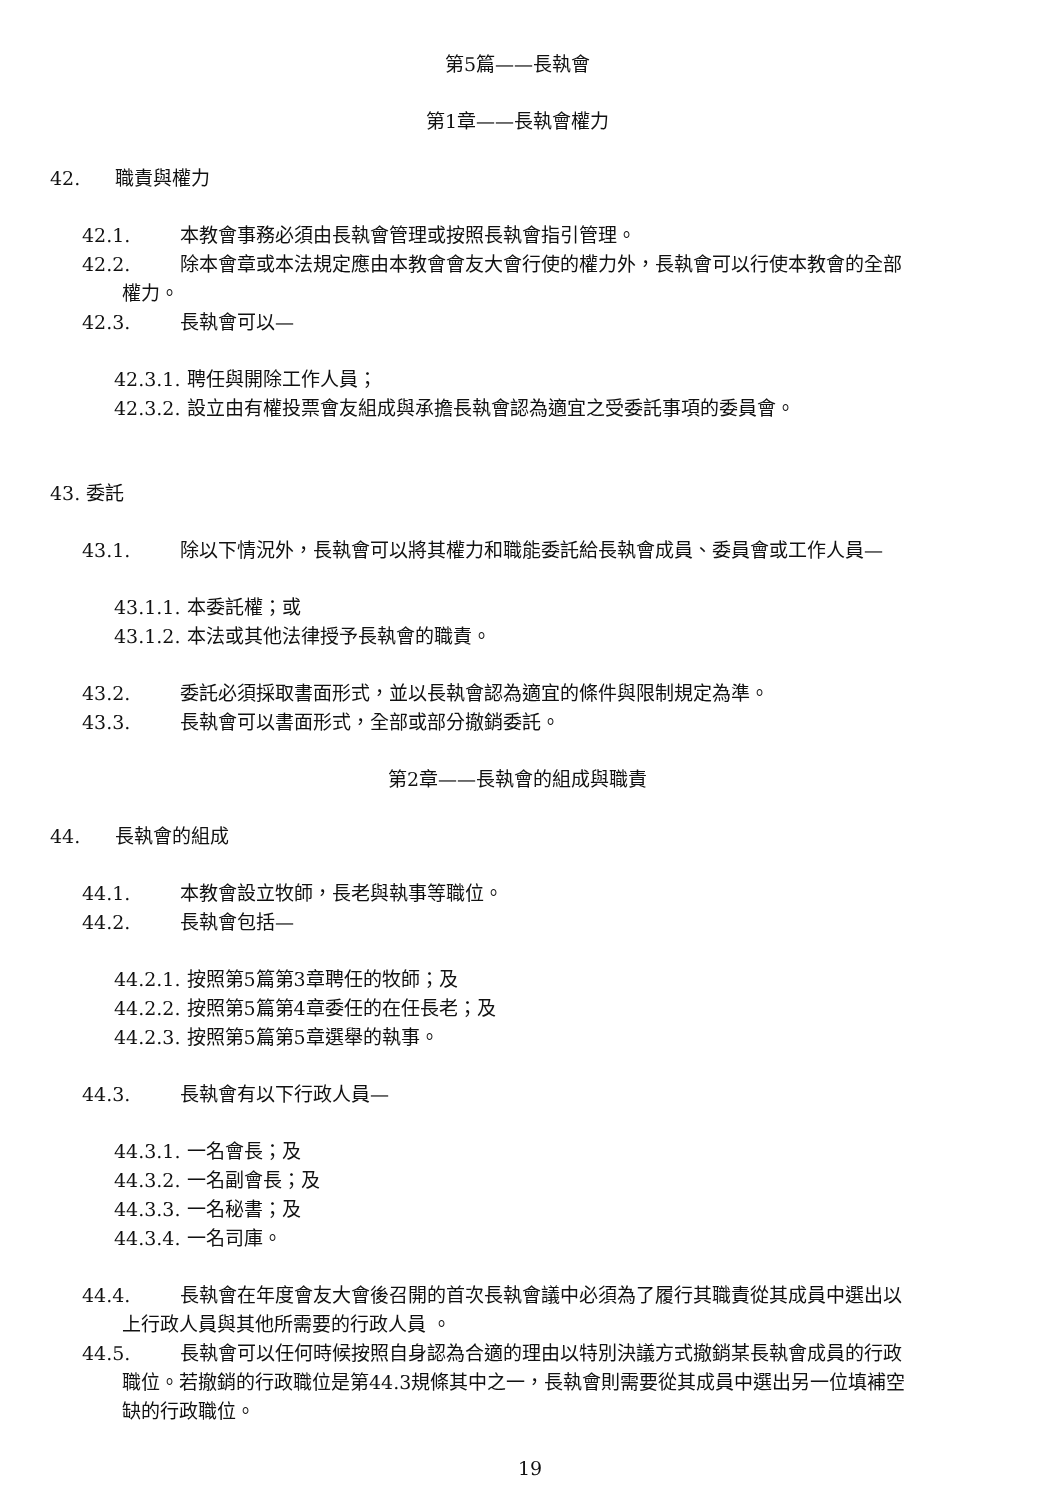第5篇——長執會
第1章——長執會權力
42. 職責與權力
42.1. 本教會事務必須由長執會管理或按照長執會指引管理。
42.2. 除本會章或本法規定應由本教會會友大會行使的權力外，長執會可以行使本教會的全部
權力。
42.3. 長執會可以—
42.3.1. 聘任與開除工作人員；
42.3.2. 設立由有權投票會友組成與承擔長執會認為適宜之受委託事項的委員會。
43. 委託
43.1. 除以下情況外，長執會可以將其權力和職能委託給長執會成員、委員會或工作人員—
43.1.1. 本委託權；或
43.1.2. 本法或其他法律授予長執會的職責。
43.2. 委託必須採取書面形式，並以長執會認為適宜的條件與限制規定為準。
43.3. 長執會可以書面形式，全部或部分撤銷委託。
第2章——長執會的組成與職責
44. 長執會的組成
44.1. 本教會設立牧師，長老與執事等職位。
44.2. 長執會包括—
44.2.1. 按照第5篇第3章聘任的牧師；及
44.2.2. 按照第5篇第4章委任的在任長老；及
44.2.3. 按照第5篇第5章選舉的執事。
44.3. 長執會有以下行政人員—
44.3.1. 一名會長；及
44.3.2. 一名副會長；及
44.3.3. 一名秘書；及
44.3.4. 一名司庫。
44.4. 長執會在年度會友大會後召開的首次長執會議中必須為了履行其職責從其成員中選出以
上行政人員與其他所需要的行政人員 。
44.5. 長執會可以任何時候按照自身認為合適的理由以特別決議方式撤銷某長執會成員的行政
職位。若撤銷的行政職位是第44.3規條其中之一，長執會則需要從其成員中選出另一位填補空
缺的行政職位。
19